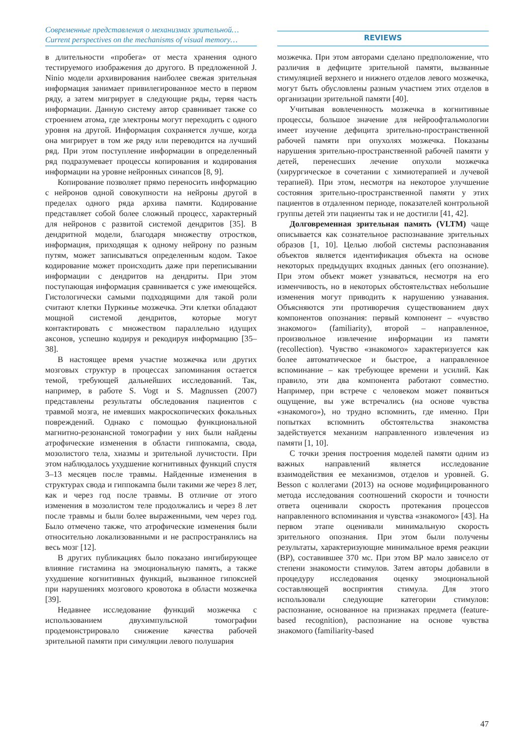Современные представления о механизмах зрительной…
Current perspectives on the mechanisms of visual memory…
REVIEWS
в длительности «пробега» от места хранения одного тестируемого изображения до другого. В предложенной J. Ninio модели архивирования наиболее свежая зрительная информация занимает привилегированное место в первом ряду, а затем мигрирует в следующие ряды, теряя часть информации. Данную систему автор сравнивает также со строением атома, где электроны могут переходить с одного уровня на другой. Информация сохраняется лучше, когда она мигрирует в том же ряду или переводится на лучший ряд. При этом поступление информации в определенный ряд подразумевает процессы копирования и кодирования информации на уровне нейронных синапсов [8, 9].
Копирование позволяет прямо переносить информацию с нейронов одной совокупности на нейроны другой в пределах одного ряда архива памяти. Кодирование представляет собой более сложный процесс, характерный для нейронов с развитой системой дендритов [35]. В дендритной модели, благодаря множеству отростков, информация, приходящая к одному нейрону по разным путям, может записываться определенным кодом. Такое кодирование может происходить даже при переписывании информации с дендритов на дендриты. При этом поступающая информация сравнивается с уже имеющейся. Гистологически самыми подходящими для такой роли считают клетки Пуркинье мозжечка. Эти клетки обладают мощной системой дендритов, которые могут контактировать с множеством параллельно идущих аксонов, успешно кодируя и рекодируя информацию [35–38].
В настоящее время участие мозжечка или других мозговых структур в процессах запоминания остается темой, требующей дальнейших исследований. Так, например, в работе S. Vogt и S. Magnussen (2007) представлены результаты обследования пациентов с травмой мозга, не имевших макроскопических фокальных повреждений. Однако с помощью функциональной магнитно-резонансной томографии у них были найдены атрофические изменения в области гиппокампа, свода, мозолистого тела, хиазмы и зрительной лучистости. При этом наблюдалось ухудшение когнитивных функций спустя 3–13 месяцев после травмы. Найденные изменения в структурах свода и гиппокампа были такими же через 8 лет, как и через год после травмы. В отличие от этого изменения в мозолистом теле продолжались и через 8 лет после травмы и были более выраженными, чем через год. Было отмечено также, что атрофические изменения были относительно локализованными и не распространялись на весь мозг [12].
В других публикациях было показано ингибирующее влияние гистамина на эмоциональную память, а также ухудшение когнитивных функций, вызванное гипоксией при нарушениях мозгового кровотока в области мозжечка [39].
Недавнее исследование функций мозжечка с использованием двухимпульсной томографии продемонстрировало снижение качества рабочей зрительной памяти при симуляции левого полушария
мозжечка. При этом авторами сделано предположение, что различия в дефиците зрительной памяти, вызванные стимуляцией верхнего и нижнего отделов левого мозжечка, могут быть обусловлены разным участием этих отделов в организации зрительной памяти [40].
Учитывая вовлеченность мозжечка в когнитивные процессы, большое значение для нейроофтальмологии имеет изучение дефицита зрительно-пространственной рабочей памяти при опухолях мозжечка. Показаны нарушения зрительно-пространственной рабочей памяти у детей, перенесших лечение опухоли мозжечка (хирургическое в сочетании с химиотерапией и лучевой терапией). При этом, несмотря на некоторое улучшение состояния зрительно-пространственной памяти у этих пациентов в отдаленном периоде, показателей контрольной группы детей эти пациенты так и не достигли [41, 42].
Долговременная зрительная память (VLTM) чаще описывается как сознательное распознавание зрительных образов [1, 10]. Целью любой системы распознавания объектов является идентификация объекта на основе некоторых предыдущих входных данных (его опознание). При этом объект может узнаваться, несмотря на его изменчивость, но в некоторых обстоятельствах небольшие изменения могут приводить к нарушению узнавания. Объясняются эти противоречия существованием двух компонентов опознания: первый компонент – «чувство знакомого» (familiarity), второй – направленное, произвольное извлечение информации из памяти (recollection). Чувство «знакомого» характеризуется как более автоматическое и быстрое, а направленное вспоминание – как требующее времени и усилий. Как правило, эти два компонента работают совместно. Например, при встрече с человеком может появиться ощущение, вы уже встречались (на основе чувства «знакомого»), но трудно вспомнить, где именно. При попытках вспомнить обстоятельства знакомства задействуется механизм направленного извлечения из памяти [1, 10].
С точки зрения построения моделей памяти одним из важных направлений является исследование взаимодействия ее механизмов, отделов и уровней. G. Besson с коллегами (2013) на основе модифицированного метода исследования соотношений скорости и точности ответа оценивали скорость протекания процессов направленного вспоминания и чувства «знакомого» [43]. На первом этапе оценивали минимальную скорость зрительного опознания. При этом были получены результаты, характеризующие минимальное время реакции (ВР), составившее 370 мс. При этом ВР мало зависело от степени знакомости стимулов. Затем авторы добавили в процедуру исследования оценку эмоциональной составляющей восприятия стимула. Для этого использовали следующие категории стимулов: распознание, основанное на признаках предмета (feature-based recognition), распознание на основе чувства знакомого (familiarity-based
47